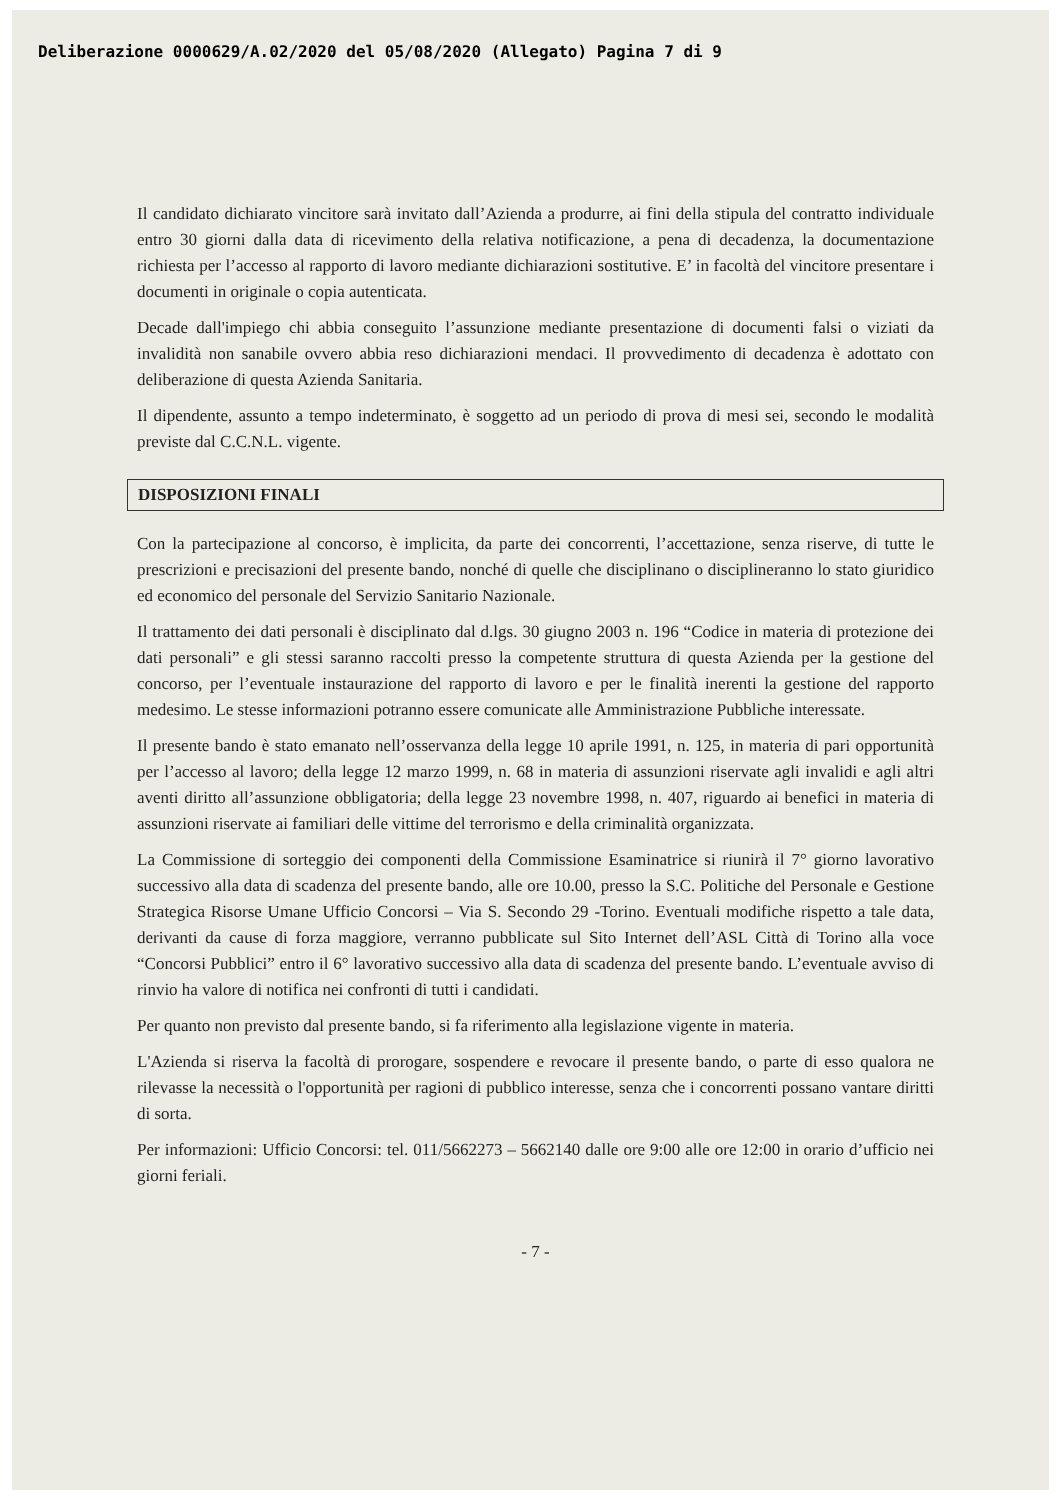Deliberazione 0000629/A.02/2020 del 05/08/2020 (Allegato) Pagina 7 di 9
Il candidato dichiarato vincitore sarà invitato dall’Azienda a produrre, ai fini della stipula del contratto individuale entro 30 giorni dalla data di ricevimento della relativa notificazione, a pena di decadenza, la documentazione richiesta per l’accesso al rapporto di lavoro mediante dichiarazioni sostitutive. E’ in facoltà del vincitore presentare i documenti in originale o copia autenticata.
Decade dall'impiego chi abbia conseguito l’assunzione mediante presentazione di documenti falsi o viziati da invalidità non sanabile ovvero abbia reso dichiarazioni mendaci. Il provvedimento di decadenza è adottato con deliberazione di questa Azienda Sanitaria.
Il dipendente, assunto a tempo indeterminato, è soggetto ad un periodo di prova di mesi sei, secondo le modalità previste dal C.C.N.L. vigente.
DISPOSIZIONI FINALI
Con la partecipazione al concorso, è implicita, da parte dei concorrenti, l’accettazione, senza riserve, di tutte le prescrizioni e precisazioni del presente bando, nonché di quelle che disciplinano o disciplineranno lo stato giuridico ed economico del personale del Servizio Sanitario Nazionale.
Il trattamento dei dati personali è disciplinato dal d.lgs. 30 giugno 2003 n. 196 “Codice in materia di protezione dei dati personali” e gli stessi saranno raccolti presso la competente struttura di questa Azienda per la gestione del concorso, per l’eventuale instaurazione del rapporto di lavoro e per le finalità inerenti la gestione del rapporto medesimo. Le stesse informazioni potranno essere comunicate alle Amministrazione Pubbliche interessate.
Il presente bando è stato emanato nell’osservanza della legge 10 aprile 1991, n. 125, in materia di pari opportunità per l’accesso al lavoro; della legge 12 marzo 1999, n. 68 in materia di assunzioni riservate agli invalidi e agli altri aventi diritto all’assunzione obbligatoria; della legge 23 novembre 1998, n. 407, riguardo ai benefici in materia di assunzioni riservate ai familiari delle vittime del terrorismo e della criminalità organizzata.
La Commissione di sorteggio dei componenti della Commissione Esaminatrice si riunirà il 7° giorno lavorativo successivo alla data di scadenza del presente bando, alle ore 10.00, presso la S.C. Politiche del Personale e Gestione Strategica Risorse Umane Ufficio Concorsi – Via S. Secondo 29 -Torino. Eventuali modifiche rispetto a tale data, derivanti da cause di forza maggiore, verranno pubblicate sul Sito Internet dell’ASL Città di Torino alla voce “Concorsi Pubblici” entro il 6° lavorativo successivo alla data di scadenza del presente bando. L’eventuale avviso di rinvio ha valore di notifica nei confronti di tutti i candidati.
Per quanto non previsto dal presente bando, si fa riferimento alla legislazione vigente in materia.
L'Azienda si riserva la facoltà di prorogare, sospendere e revocare il presente bando, o parte di esso qualora ne rilevasse la necessità o l'opportunità per ragioni di pubblico interesse, senza che i concorrenti possano vantare diritti di sorta.
Per informazioni: Ufficio Concorsi: tel. 011/5662273 – 5662140 dalle ore 9:00 alle ore 12:00 in orario d’ufficio nei giorni feriali.
- 7 -